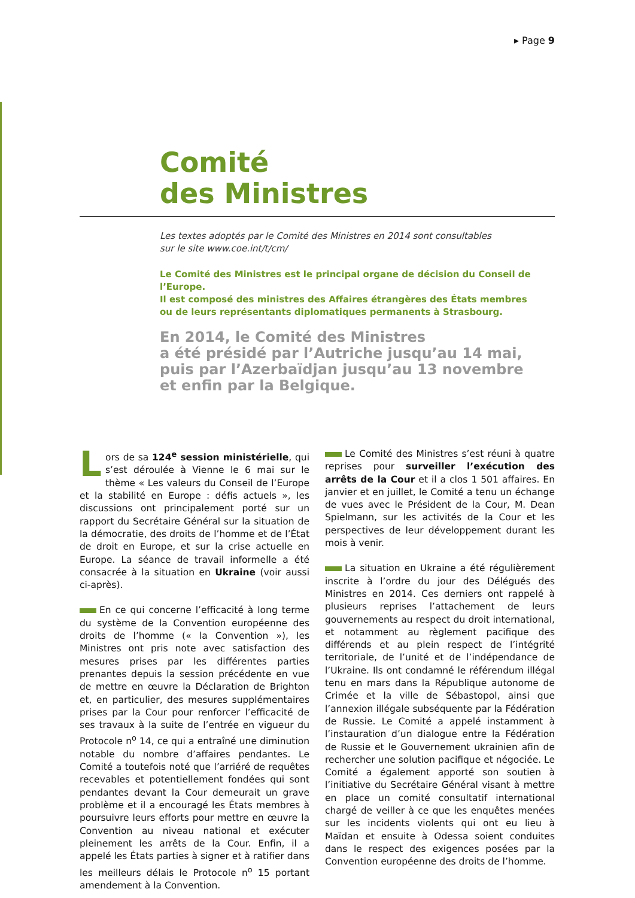▸ Page 9
Comité
des Ministres
Les textes adoptés par le Comité des Ministres en 2014 sont consultables
sur le site www.coe.int/t/cm/
Le Comité des Ministres est le principal organe de décision du Conseil de l’Europe.
Il est composé des ministres des Affaires étrangères des États membres
ou de leurs représentants diplomatiques permanents à Strasbourg.
En 2014, le Comité des Ministres
a été présidé par l’Autriche jusqu’au 14 mai,
puis par l’Azerbaïdjan jusqu’au 13 novembre
et enfin par la Belgique.
Lors de sa 124<sup>e</sup> session ministérielle, qui s’est déroulée à Vienne le 6 mai sur le thème « Les valeurs du Conseil de l’Europe et la stabilité en Europe : défis actuels », les discussions ont principalement porté sur un rapport du Secrétaire Général sur la situation de la démocratie, des droits de l’homme et de l’État de droit en Europe, et sur la crise actuelle en Europe. La séance de travail informelle a été consacrée à la situation en Ukraine (voir aussi ci-après).
En ce qui concerne l’efficacité à long terme du système de la Convention européenne des droits de l’homme (« la Convention »), les Ministres ont pris note avec satisfaction des mesures prises par les différentes parties prenantes depuis la session précédente en vue de mettre en œuvre la Déclaration de Brighton et, en particulier, des mesures supplémentaires prises par la Cour pour renforcer l’efficacité de ses travaux à la suite de l’entrée en vigueur du Protocole n<sup>o</sup> 14, ce qui a entraîné une diminution notable du nombre d’affaires pendantes. Le Comité a toutefois noté que l’arriéré de requêtes recevables et potentiellement fondées qui sont pendantes devant la Cour demeurait un grave problème et il a encouragé les États membres à poursuivre leurs efforts pour mettre en œuvre la Convention au niveau national et exécuter pleinement les arrêts de la Cour. Enfin, il a appelé les États parties à signer et à ratifier dans les meilleurs délais le Protocole n<sup>o</sup> 15 portant amendement à la Convention.
Le Comité des Ministres s’est réuni à quatre reprises pour surveiller l’exécution des arrêts de la Cour et il a clos 1 501 affaires. En janvier et en juillet, le Comité a tenu un échange de vues avec le Président de la Cour, M. Dean Spielmann, sur les activités de la Cour et les perspectives de leur développement durant les mois à venir.
La situation en Ukraine a été régulièrement inscrite à l’ordre du jour des Délégués des Ministres en 2014. Ces derniers ont rappelé à plusieurs reprises l’attachement de leurs gouvernements au respect du droit international, et notamment au règlement pacifique des différends et au plein respect de l’intégrité territoriale, de l’unité et de l’indépendance de l’Ukraine. Ils ont condamné le référendum illégal tenu en mars dans la République autonome de Crimée et la ville de Sébastopol, ainsi que l’annexion illégale subséquente par la Fédération de Russie. Le Comité a appelé instamment à l’instauration d’un dialogue entre la Fédération de Russie et le Gouvernement ukrainien afin de rechercher une solution pacifique et négociée. Le Comité a également apporté son soutien à l’initiative du Secrétaire Général visant à mettre en place un comité consultatif international chargé de veiller à ce que les enquêtes menées sur les incidents violents qui ont eu lieu à Maïdan et ensuite à Odessa soient conduites dans le respect des exigences posées par la Convention européenne des droits de l’homme.